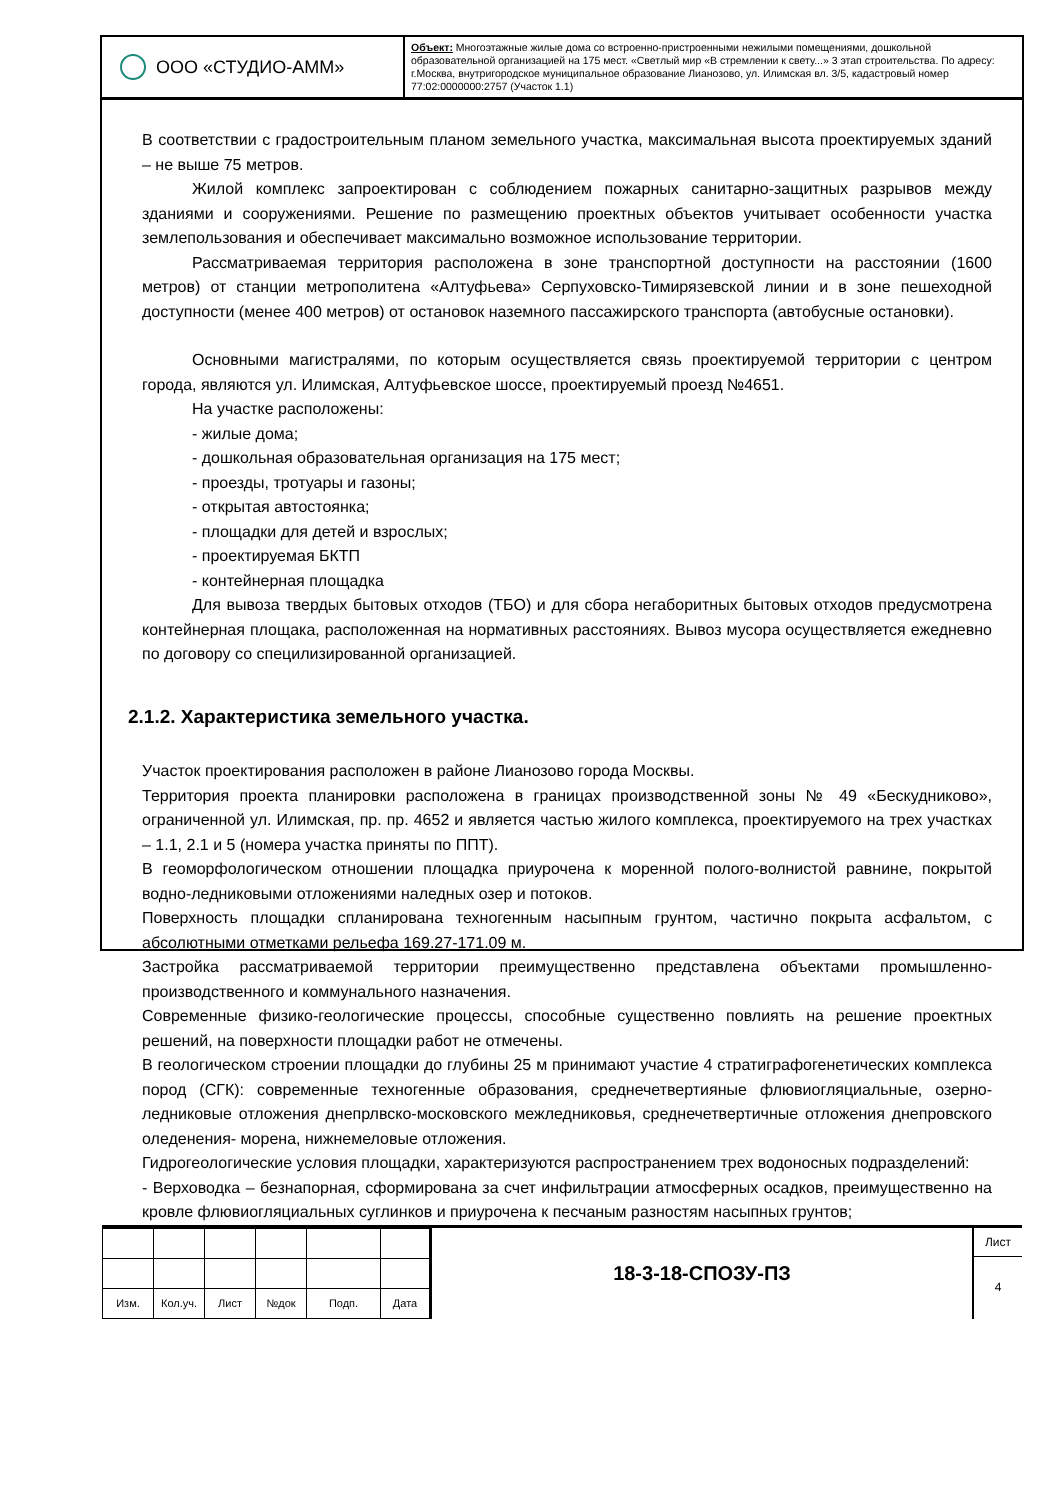ООО «СТУДИО-АММ»
Объект: Многоэтажные жилые дома со встроенно-пристроенными нежилыми помещениями, дошкольной образовательной организацией на 175 мест. «Светлый мир «В стремлении к свету...» 3 этап строительства. По адресу: г.Москва, внутригородское муниципальное образование Лианозово, ул. Илимская вл. 3/5, кадастровый номер 77:02:0000000:2757 (Участок 1.1)
В соответствии с градостроительным планом земельного участка, максимальная высота проектируемых зданий – не выше 75 метров.
Жилой комплекс запроектирован с соблюдением пожарных санитарно-защитных разрывов между зданиями и сооружениями. Решение по размещению проектных объектов учитывает особенности участка землепользования и обеспечивает максимально возможное использование территории.
Рассматриваемая территория расположена в зоне транспортной доступности на расстоянии (1600 метров) от станции метрополитена «Алтуфьева» Серпуховско-Тимирязевской линии и в зоне пешеходной доступности (менее 400 метров) от остановок наземного пассажирского транспорта (автобусные остановки).
Основными магистралями, по которым осуществляется связь проектируемой территории с центром города, являются ул. Илимская, Алтуфьевское шоссе, проектируемый проезд №4651.
На участке расположены:
- жилые дома;
- дошкольная образовательная организация на 175 мест;
- проезды, тротуары и газоны;
- открытая автостоянка;
- площадки для детей и взрослых;
- проектируемая БКТП
- контейнерная площадка
Для вывоза твердых бытовых отходов (ТБО) и для сбора негаборитных бытовых отходов предусмотрена контейнерная площака, расположенная на нормативных расстояниях. Вывоз мусора осуществляется ежедневно по договору со специлизированной организацией.
2.1.2. Характеристика земельного участка.
Участок проектирования расположен в районе Лианозово города Москвы.
Территория проекта планировки расположена в границах производственной зоны № 49 «Бескудниково», ограниченной ул. Илимская, пр. пр. 4652 и является частью жилого комплекса, проектируемого на трех участках – 1.1, 2.1 и 5 (номера участка приняты по ППТ).
В геоморфологическом отношении площадка приурочена к моренной полого-волнистой равнине, покрытой водно-ледниковыми отложениями наледных озер и потоков.
Поверхность площадки спланирована техногенным насыпным грунтом, частично покрыта асфальтом, с абсолютными отметками рельефа 169.27-171.09 м.
Застройка рассматриваемой территории преимущественно представлена объектами промышленно-производственного и коммунального назначения.
Современные физико-геологические процессы, способные существенно повлиять на решение проектных решений, на поверхности площадки работ не отмечены.
В геологическом строении площадки до глубины 25 м принимают участие 4 стратиграфогенетических комплекса пород (СГК): современные техногенные образования, среднечетвертияные флювиогляциальные, озерно-ледниковые отложения днепрлвско-московского межледниковья, среднечетвертичные отложения днепровского оледенения- морена, нижнемеловые отложения.
Гидрогеологические условия площадки, характеризуются распространением трех водоносных подразделений:
- Верховодка – безнапорная, сформирована за счет инфильтрации атмосферных осадков, преимущественно на кровле флювиогляциальных суглинков и приурочена к песчаным разностям насыпных грунтов;
| Изм. | Кол.уч. | Лист | №док | Подп. | Дата |
18-3-18-СПОЗУ-ПЗ
Лист
4